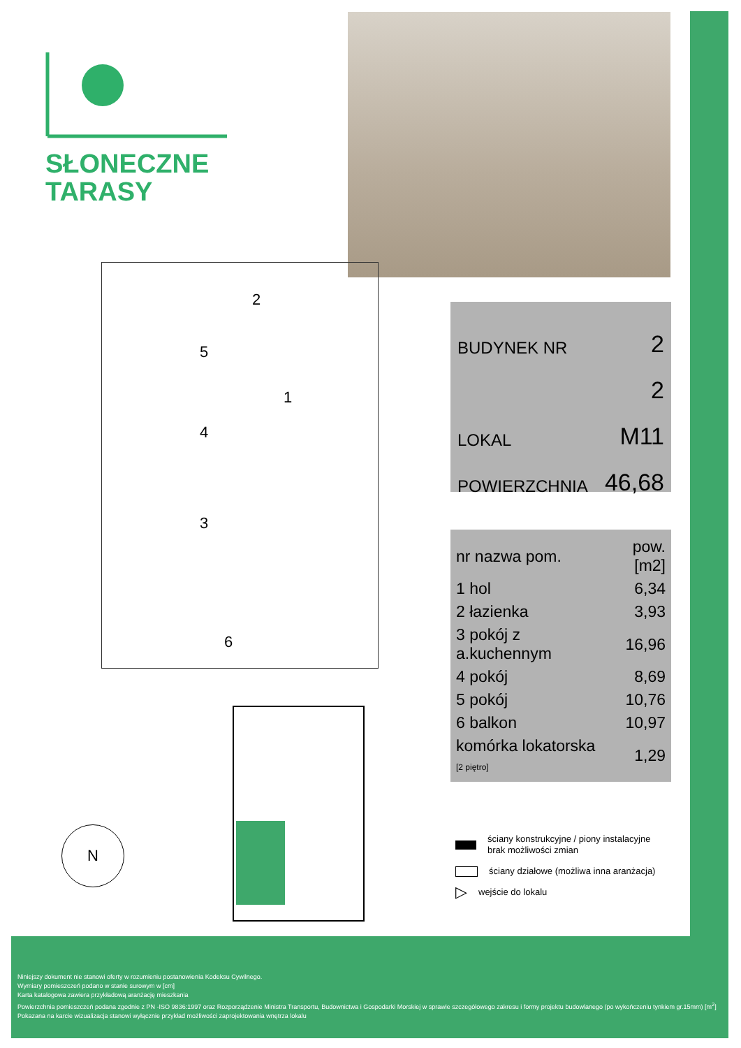SŁONECZNE
TARASY
5
2
1
4
3
6
BUDYNEK NR 2
2
LOKAL M11
POWIERZCHNIA 46,68
| nr nazwa pom. | pow.[m2] |
| --- | --- |
| 1 hol | 6,34 |
| 2 łazienka | 3,93 |
| 3 pokój z a.kuchennym | 16,96 |
| 4 pokój | 8,69 |
| 5 pokój | 10,76 |
| 6 balkon | 10,97 |
| komórka lokatorska [2 piętro] | 1,29 |
N
ściany konstrukcyjne / piony instalacyjne
brak możliwości zmian
ściany działowe (możliwa inna aranżacja)
▷ wejście do lokalu
Niniejszy dokument nie stanowi oferty w rozumieniu postanowienia Kodeksu Cywilnego.
Wymiary pomieszczeń podano w stanie surowym w [cm]
Karta katalogowa zawiera przykładową aranżację mieszkania
Powierzchnia pomieszczeń podana zgodnie z PN -ISO 9836:1997 oraz Rozporządzenie Ministra Transportu, Budownictwa i Gospodarki Morskiej w sprawie szczegółowego zakresu i formy projektu budowlanego (po wykończeniu tynkiem gr.15mm) [m<sup>2</sup>]
Pokazana na karcie wizualizacja stanowi wyłącznie przykład możliwości zaprojektowania wnętrza lokalu